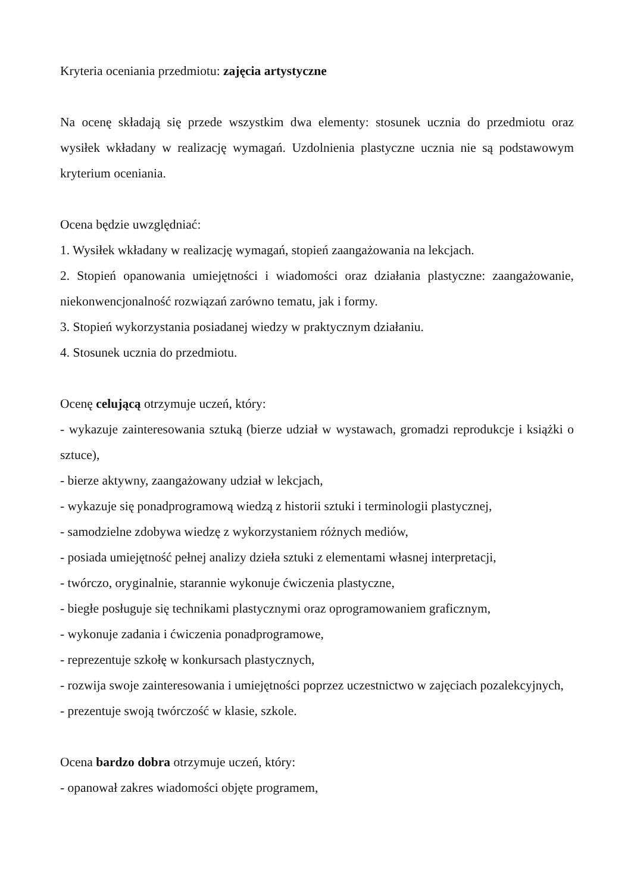Kryteria oceniania przedmiotu: zajęcia artystyczne
Na ocenę składają się przede wszystkim dwa elementy: stosunek ucznia do przedmiotu oraz wysiłek wkładany w realizację wymagań. Uzdolnienia plastyczne ucznia nie są podstawowym kryterium oceniania.
Ocena będzie uwzględniać:
1. Wysiłek wkładany w realizację wymagań, stopień zaangażowania na lekcjach.
2. Stopień opanowania umiejętności i wiadomości oraz działania plastyczne: zaangażowanie, niekonwencjonalność rozwiązań zarówno tematu, jak i formy.
3. Stopień wykorzystania posiadanej wiedzy w praktycznym działaniu.
4. Stosunek ucznia do przedmiotu.
Ocenę celującą otrzymuje uczeń, który:
- wykazuje zainteresowania sztuką (bierze udział w wystawach, gromadzi reprodukcje i książki o sztuce),
- bierze aktywny, zaangażowany udział w lekcjach,
- wykazuje się ponadprogramową wiedzą z historii sztuki i terminologii plastycznej,
- samodzielne zdobywa wiedzę z wykorzystaniem różnych mediów,
- posiada umiejętność pełnej analizy dzieła sztuki z elementami własnej interpretacji,
- twórczo, oryginalnie, starannie wykonuje ćwiczenia plastyczne,
- biegłe posługuje się technikami plastycznymi oraz oprogramowaniem graficznym,
- wykonuje zadania i ćwiczenia ponadprogramowe,
- reprezentuje szkołę w konkursach plastycznych,
- rozwija swoje zainteresowania i umiejętności poprzez uczestnictwo w zajęciach pozalekcyjnych,
- prezentuje swoją twórczość w klasie, szkole.
Ocena bardzo dobra otrzymuje uczeń, który:
- opanował zakres wiadomości objęte programem,